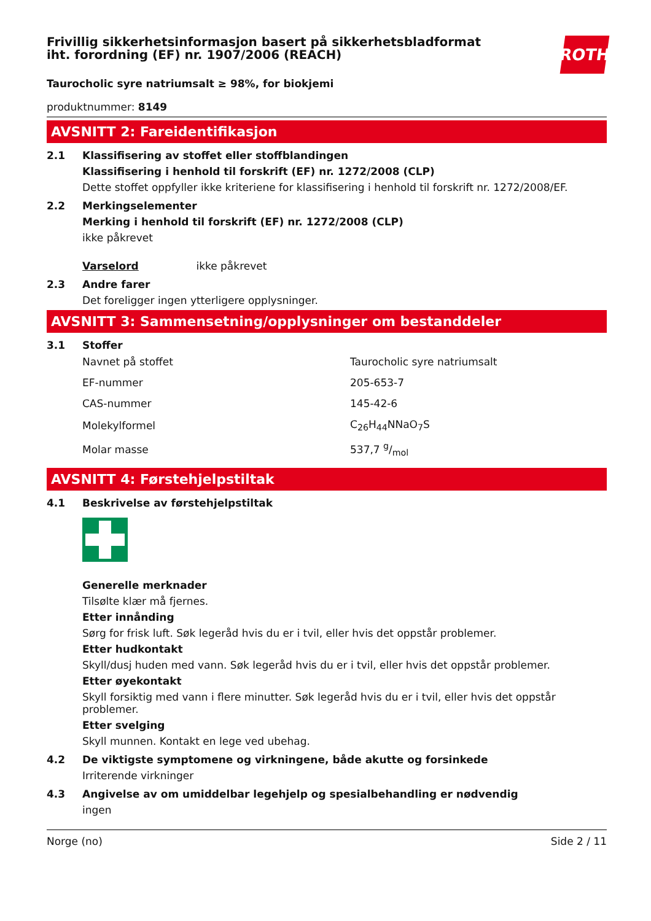ROTH
Frivillig sikkerhetsinformasjon basert på sikkerhetsbladformat
iht. forordning (EF) nr. 1907/2006 (REACH)
Taurocholic syre natriumsalt ≥ 98%, for biokjemi
produktnummer: 8149
AVSNITT 2: Fareidentifikasjon
2.1 Klassifisering av stoffet eller stoffblandingen
Klassifisering i henhold til forskrift (EF) nr. 1272/2008 (CLP)
Dette stoffet oppfyller ikke kriteriene for klassifisering i henhold til forskrift nr. 1272/2008/EF.
2.2 Merkingselementer
Merking i henhold til forskrift (EF) nr. 1272/2008 (CLP)
ikke påkrevet
Varselord ikke påkrevet
2.3 Andre farer
Det foreligger ingen ytterligere opplysninger.
AVSNITT 3: Sammensetning/opplysninger om bestanddeler
3.1 Stoffer
| Navnet på stoffet | Taurocholic syre natriumsalt |
| EF-nummer | 205-653-7 |
| CAS-nummer | 145-42-6 |
| Molekylformel | C<sub>26</sub>H<sub>44</sub>NNaO<sub>7</sub>S |
| Molar masse | 537,7 g/mol |
AVSNITT 4: Førstehjelpstiltak
4.1 Beskrivelse av førstehjelpstiltak
Generelle merknader
Tilsølte klær må fjernes.
Etter innånding
Sørg for frisk luft. Søk legeråd hvis du er i tvil, eller hvis det oppstår problemer.
Etter hudkontakt
Skyll/dusj huden med vann. Søk legeråd hvis du er i tvil, eller hvis det oppstår problemer.
Etter øyekontakt
Skyll forsiktig med vann i flere minutter. Søk legeråd hvis du er i tvil, eller hvis det oppstår problemer.
Etter svelging
Skyll munnen. Kontakt en lege ved ubehag.
4.2 De viktigste symptomene og virkningene, både akutte og forsinkede
Irriterende virkninger
4.3 Angivelse av om umiddelbar legehjelp og spesialbehandling er nødvendig
ingen
Norge (no) Side 2 / 11